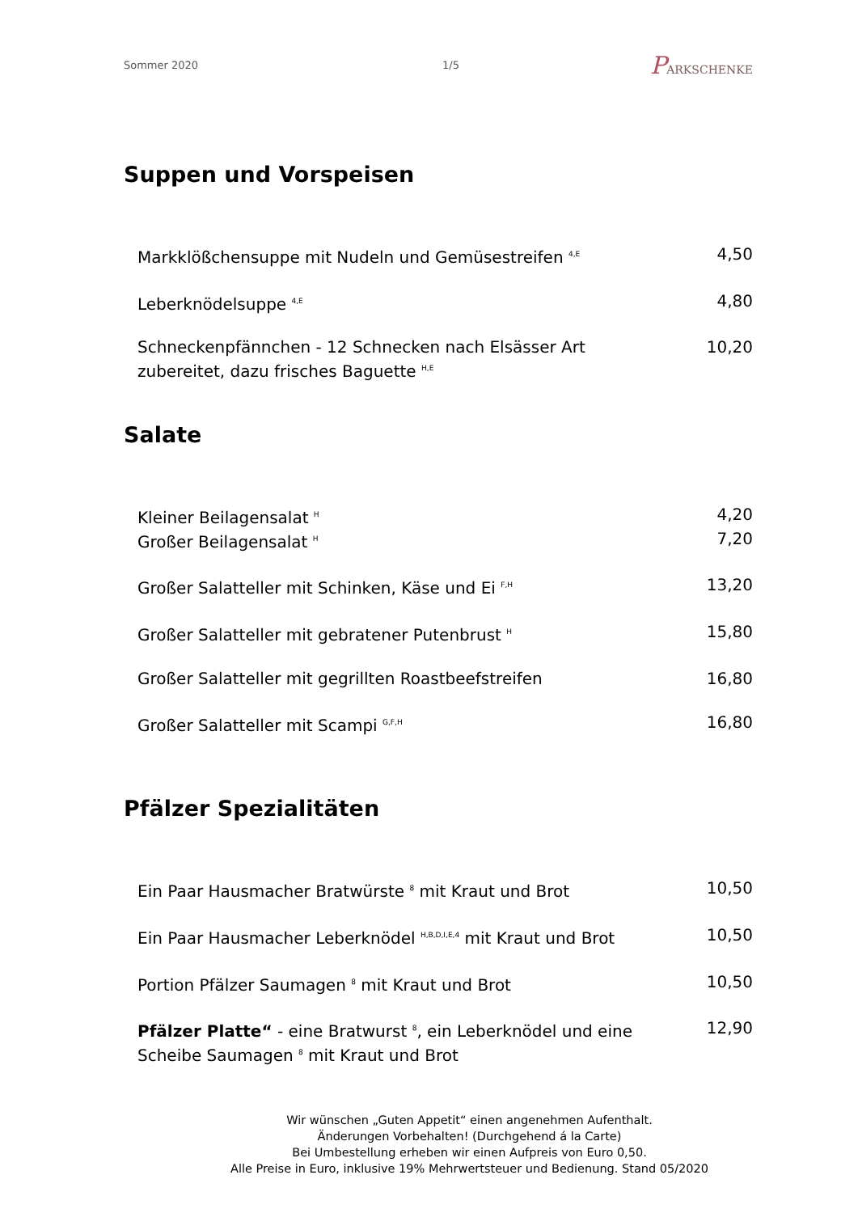Sommer 2020 1/5
PARKSCHENKE
Suppen und Vorspeisen
Markklößchensuppe mit Nudeln und Gemüsestreifen <sup>4,E</sup>
4,50
Leberknödelsuppe <sup>4,E</sup>
4,80
Schneckenpfännchen - 12 Schnecken nach Elsässer Art zubereitet, dazu frisches Baguette <sup>H,E</sup>
10,20
Salate
Kleiner Beilagensalat <sup>H</sup>
4,20
Großer Beilagensalat <sup>H</sup>
7,20
Großer Salatteller mit Schinken, Käse und Ei <sup>F,H</sup>
13,20
Großer Salatteller mit gebratener Putenbrust <sup>H</sup>
15,80
Großer Salatteller mit gegrillten Roastbeefstreifen
16,80
Großer Salatteller mit Scampi <sup>G,F,H</sup>
16,80
Pfälzer Spezialitäten
Ein Paar Hausmacher Bratwürste <sup>8</sup> mit Kraut und Brot
10,50
Ein Paar Hausmacher Leberknödel <sup>H,B,D,I,E,4</sup> mit Kraut und Brot
10,50
Portion Pfälzer Saumagen <sup>8</sup> mit Kraut und Brot
10,50
Pfälzer Platte“ - eine Bratwurst <sup>8</sup>, ein Leberknödel und eine Scheibe Saumagen <sup>8</sup> mit Kraut und Brot
12,90
Wir wünschen „Guten Appetit“ einen angenehmen Aufenthalt.
Änderungen Vorbehalten! (Durchgehend á la Carte)
Bei Umbestellung erheben wir einen Aufpreis von Euro 0,50.
Alle Preise in Euro, inklusive 19% Mehrwertsteuer und Bedienung. Stand 05/2020